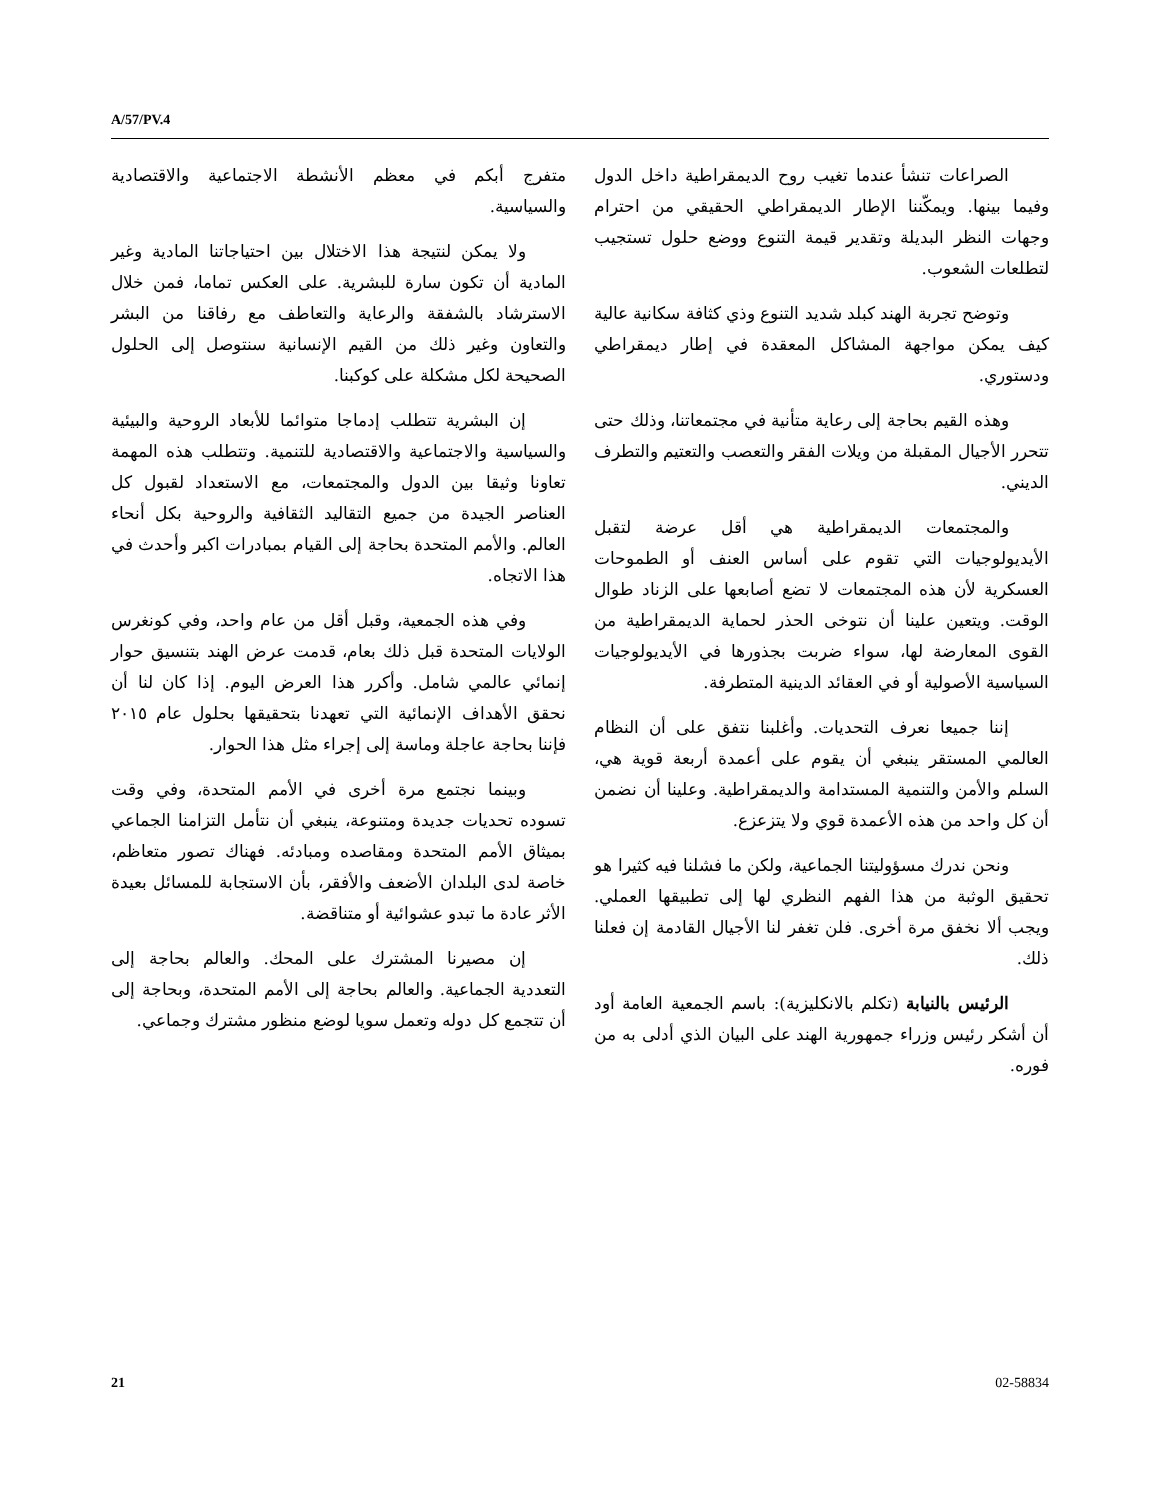A/57/PV.4
متفرج أبكم في معظم الأنشطة الاجتماعية والاقتصادية والسياسية.
ولا يمكن لنتيجة هذا الاختلال بين احتياجاتنا المادية وغير المادية أن تكون سارة للبشرية. على العكس تماما، فمن خلال الاسترشاد بالشفقة والرعاية والتعاطف مع رفاقنا من البشر والتعاون وغير ذلك من القيم الإنسانية سنتوصل إلى الحلول الصحيحة لكل مشكلة على كوكبنا.
إن البشرية تتطلب إدماجا متوائما للأبعاد الروحية والبيئية والسياسية والاجتماعية والاقتصادية للتنمية. وتتطلب هذه المهمة تعاونا وثيقا بين الدول والمجتمعات، مع الاستعداد لقبول كل العناصر الجيدة من جميع التقاليد الثقافية والروحية بكل أنحاء العالم. والأمم المتحدة بحاجة إلى القيام بمبادرات اكبر وأحدث في هذا الاتجاه.
وفي هذه الجمعية، وقبل أقل من عام واحد، وفي كونغرس الولايات المتحدة قبل ذلك بعام، قدمت عرض الهند بتنسيق حوار إنمائي عالمي شامل. وأكرر هذا العرض اليوم. إذا كان لنا أن نحقق الأهداف الإنمائية التي تعهدنا بتحقيقها بحلول عام ٢٠١٥ فإننا بحاجة عاجلة وماسة إلى إجراء مثل هذا الحوار.
وبينما نجتمع مرة أخرى في الأمم المتحدة، وفي وقت تسوده تحديات جديدة ومتنوعة، ينبغي أن نتأمل التزامنا الجماعي بميثاق الأمم المتحدة ومقاصده ومبادئه. فهناك تصور متعاظم، خاصة لدى البلدان الأضعف والأفقر، بأن الاستجابة للمسائل بعيدة الأثر عادة ما تبدو عشوائية أو متناقضة.
إن مصيرنا المشترك على المحك. والعالم بحاجة إلى التعددية الجماعية. والعالم بحاجة إلى الأمم المتحدة، وبحاجة إلى أن تتجمع كل دوله وتعمل سويا لوضع منظور مشترك وجماعي.
الصراعات تنشأ عندما تغيب روح الديمقراطية داخل الدول وفيما بينها. ويمكّننا الإطار الديمقراطي الحقيقي من احترام وجهات النظر البديلة وتقدير قيمة التنوع ووضع حلول تستجيب لتطلعات الشعوب.
وتوضح تجربة الهند كبلد شديد التنوع وذي كثافة سكانية عالية كيف يمكن مواجهة المشاكل المعقدة في إطار ديمقراطي ودستوري.
وهذه القيم بحاجة إلى رعاية متأنية في مجتمعاتنا، وذلك حتى تتحرر الأجيال المقبلة من ويلات الفقر والتعصب والتعتيم والتطرف الديني.
والمجتمعات الديمقراطية هي أقل عرضة لتقبل الأيديولوجيات التي تقوم على أساس العنف أو الطموحات العسكرية لأن هذه المجتمعات لا تضع أصابعها على الزناد طوال الوقت. ويتعين علينا أن نتوخى الحذر لحماية الديمقراطية من القوى المعارضة لها، سواء ضربت بجذورها في الأيديولوجيات السياسية الأصولية أو في العقائد الدينية المتطرفة.
إننا جميعا نعرف التحديات. وأغلبنا نتفق على أن النظام العالمي المستقر ينبغي أن يقوم على أعمدة أربعة قوية هي، السلم والأمن والتنمية المستدامة والديمقراطية. وعلينا أن نضمن أن كل واحد من هذه الأعمدة قوي ولا يتزعزع.
ونحن ندرك مسؤوليتنا الجماعية، ولكن ما فشلنا فيه كثيرا هو تحقيق الوثبة من هذا الفهم النظري لها إلى تطبيقها العملي. ويجب ألا نخفق مرة أخرى. فلن تغفر لنا الأجيال القادمة إن فعلنا ذلك.
الرئيس بالنيابة (تكلم بالانكليزية): باسم الجمعية العامة أود أن أشكر رئيس وزراء جمهورية الهند على البيان الذي أدلى به من فوره.
21 02-58834